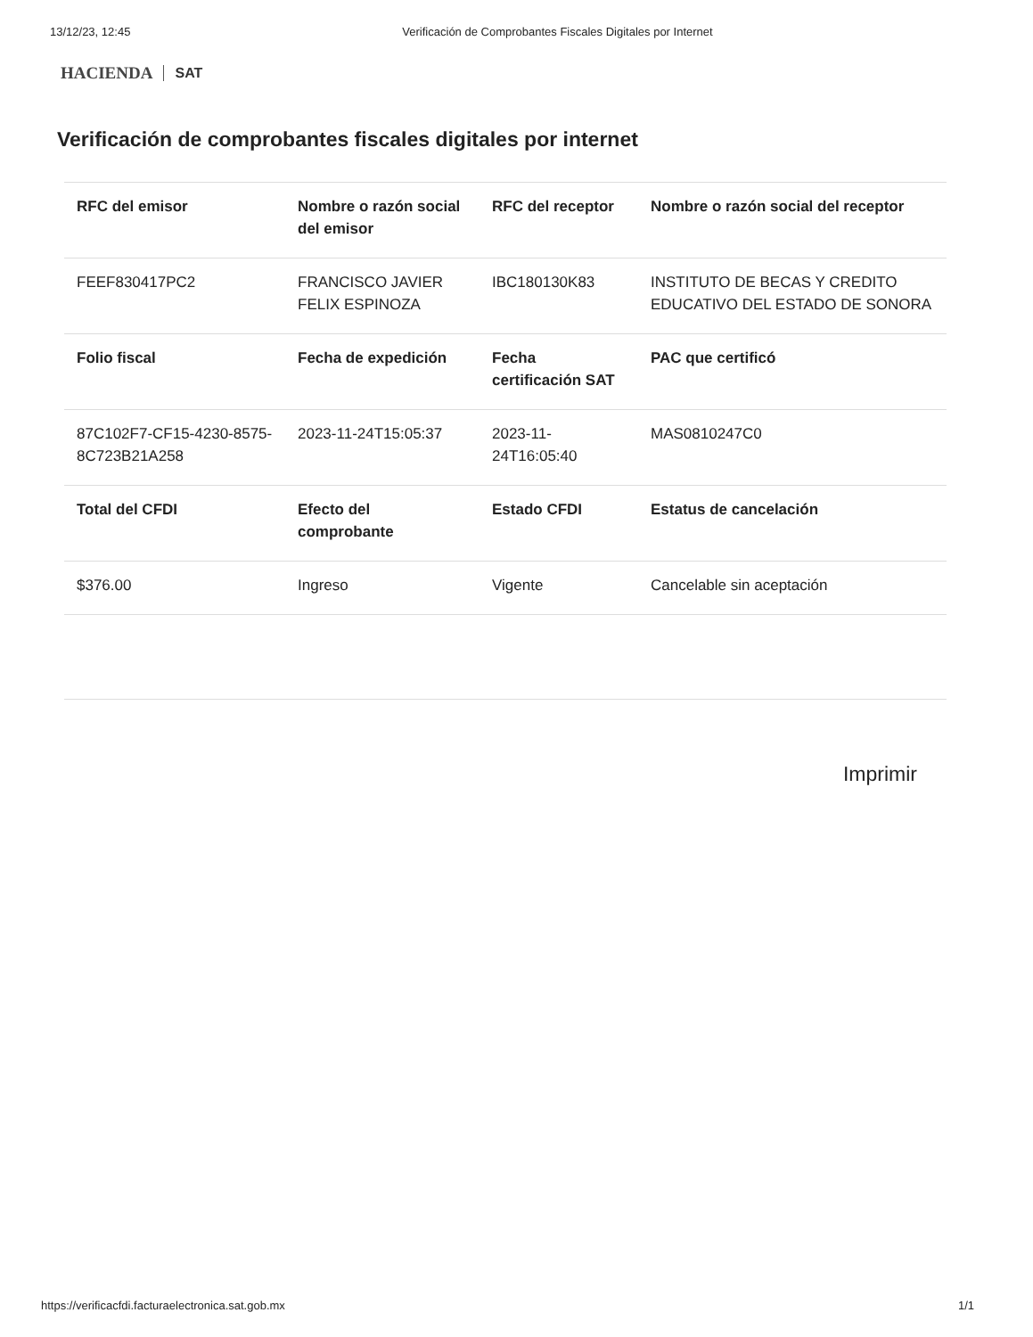13/12/23, 12:45 Verificación de Comprobantes Fiscales Digitales por Internet
HACIENDA SAT
Verificación de comprobantes fiscales digitales por internet
| RFC del emisor | Nombre o razón social del emisor | RFC del receptor | Nombre o razón social del receptor |
| --- | --- | --- | --- |
| FEEF830417PC2 | FRANCISCO JAVIER FELIX ESPINOZA | IBC180130K83 | INSTITUTO DE BECAS Y CREDITO EDUCATIVO DEL ESTADO DE SONORA |
| Folio fiscal | Fecha de expedición | Fecha certificación SAT | PAC que certificó |
| 87C102F7-CF15-4230-8575-8C723B21A258 | 2023-11-24T15:05:37 | 2023-11-24T16:05:40 | MAS0810247C0 |
| Total del CFDI | Efecto del comprobante | Estado CFDI | Estatus de cancelación |
| $376.00 | Ingreso | Vigente | Cancelable sin aceptación |
Imprimir
https://verificacfdi.facturaelectronica.sat.gob.mx 1/1